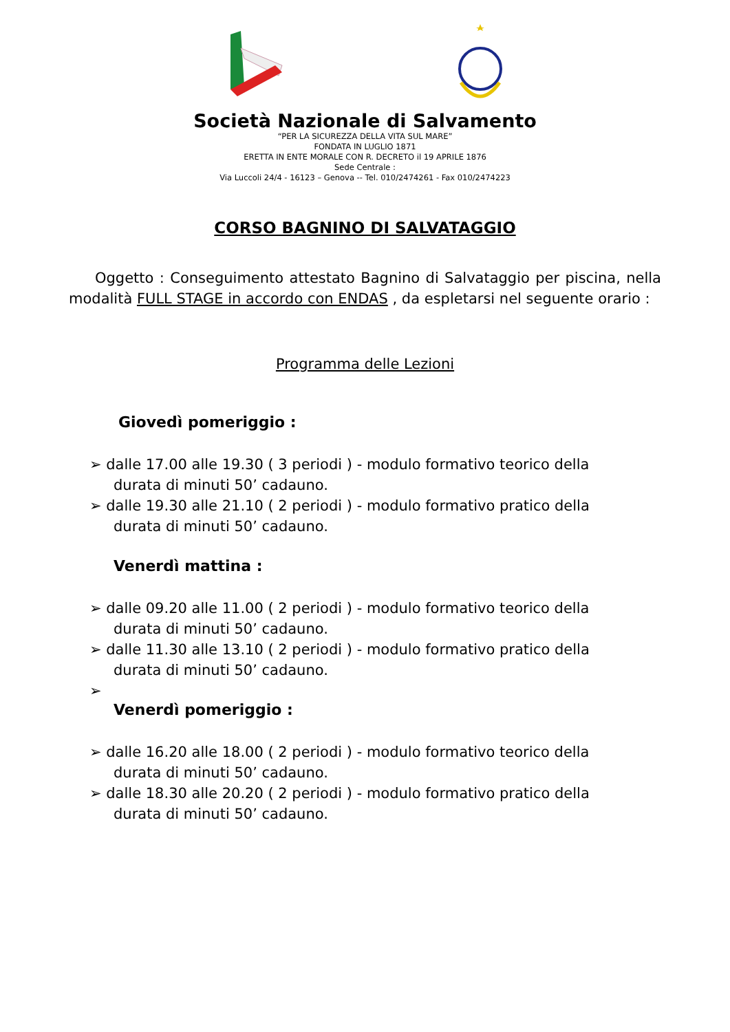Società Nazionale di Salvamento
“PER LA SICUREZZA DELLA VITA SUL MARE”
FONDATA IN LUGLIO 1871
ERETTA IN ENTE MORALE CON R. DECRETO il 19 APRILE 1876
Sede Centrale :
Via Luccoli 24/4 - 16123 – Genova -- Tel. 010/2474261 - Fax 010/2474223
CORSO BAGNINO DI SALVATAGGIO
Oggetto : Conseguimento attestato Bagnino di Salvataggio per piscina, nella modalità FULL STAGE in accordo con ENDAS , da espletarsi nel seguente orario :
Programma delle Lezioni
Giovedì pomeriggio :
➢ dalle 17.00 alle 19.30 ( 3 periodi ) - modulo formativo teorico della durata di minuti 50’ cadauno.
➢ dalle 19.30 alle 21.10 ( 2 periodi ) - modulo formativo pratico della durata di minuti 50’ cadauno.
Venerdì mattina :
➢ dalle 09.20 alle 11.00 ( 2 periodi ) - modulo formativo teorico della durata di minuti 50’ cadauno.
➢ dalle 11.30 alle 13.10 ( 2 periodi ) - modulo formativo pratico della durata di minuti 50’ cadauno.
➢
Venerdì pomeriggio :
➢ dalle 16.20 alle 18.00 ( 2 periodi ) - modulo formativo teorico della durata di minuti 50’ cadauno.
➢ dalle 18.30 alle 20.20 ( 2 periodi ) - modulo formativo pratico della durata di minuti 50’ cadauno.